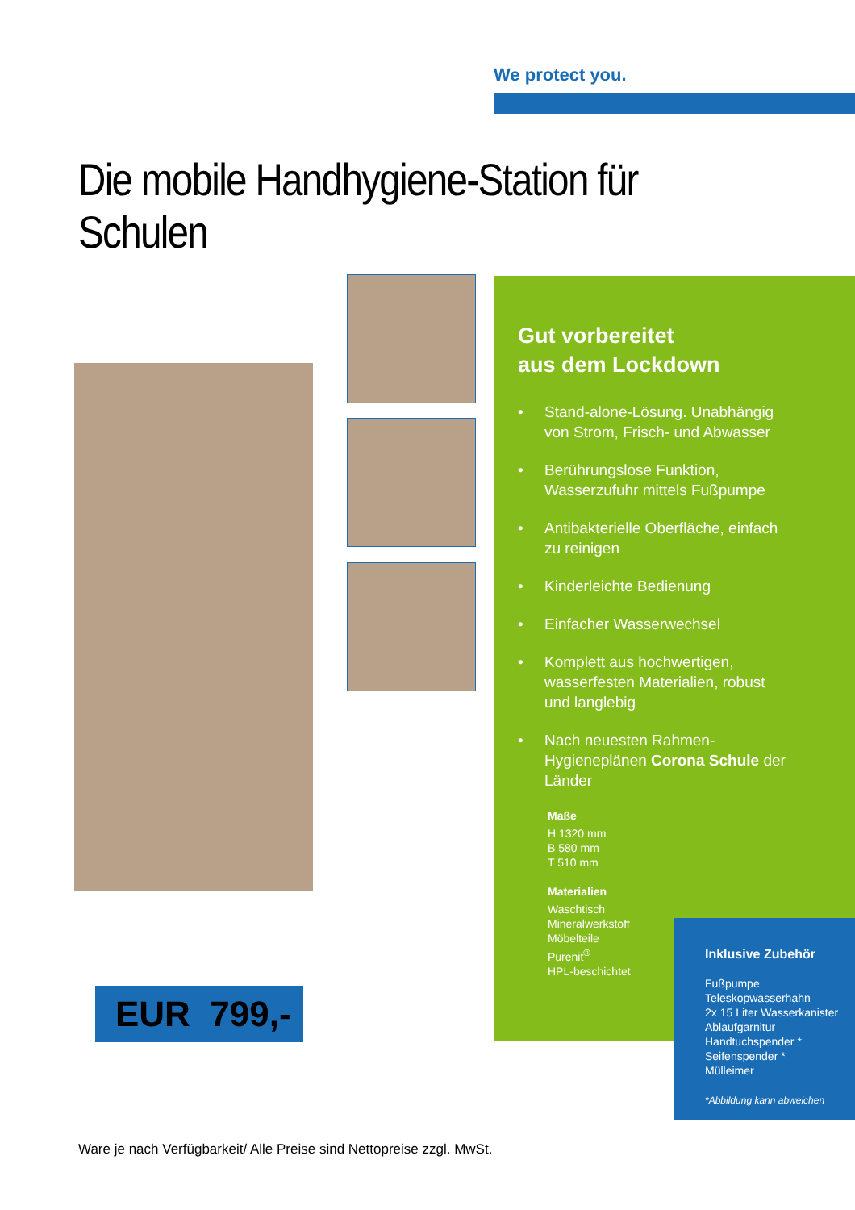We protect you.
Die mobile Handhygiene-Station für Schulen
Gut vorbereitet
aus dem Lockdown
• Stand-alone-Lösung. Unabhängig von Strom, Frisch- und Abwasser
• Berührungslose Funktion, Wasserzufuhr mittels Fußpumpe
• Antibakterielle Oberfläche, einfach zu reinigen
• Kinderleichte Bedienung
• Einfacher Wasserwechsel
• Komplett aus hochwertigen, wasserfesten Materialien, robust und langlebig
• Nach neuesten Rahmen-Hygieneplänen Corona Schule der Länder
Maße
H 1320 mm
B 580 mm
T 510 mm
Materialien
Waschtisch
Mineralwerkstoff
Möbelteile
Purenit<sup>®</sup>
HPL-beschichtet
Inklusive Zubehör
Fußpumpe
Teleskopwasserhahn
2x 15 Liter Wasserkanister
Ablaufgarnitur
Handtuchspender *
Seifenspender *
Mülleimer
*Abbildung kann abweichen
EUR 799,-
Ware je nach Verfügbarkeit/ Alle Preise sind Nettopreise zzgl. MwSt.